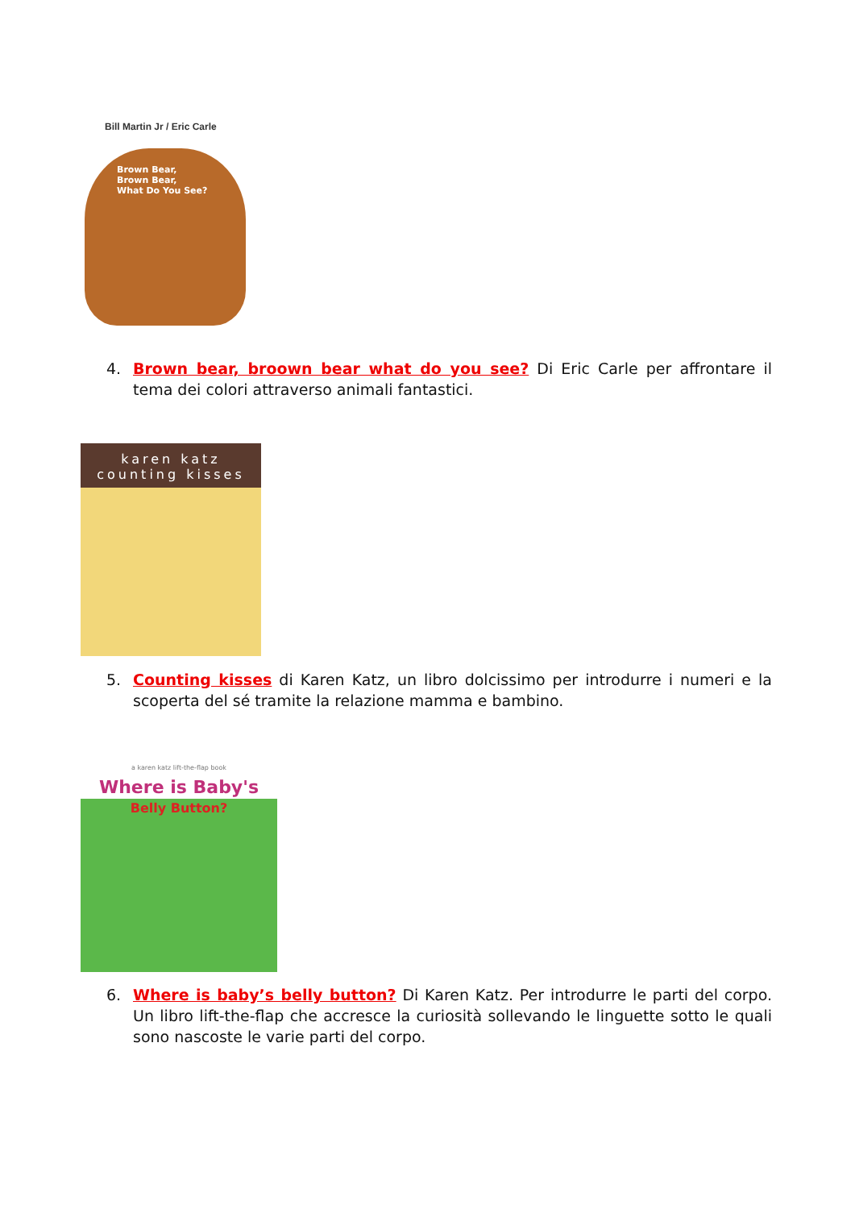Bill Martin Jr / Eric Carle
Brown Bear,
Brown Bear,
What Do You See?
4.
Brown bear, broown bear what do you see? Di Eric Carle per affrontare il tema dei colori attraverso animali fantastici.
karen katz
counting kisses
5.
Counting kisses di Karen Katz, un libro dolcissimo per introdurre i numeri e la scoperta del sé tramite la relazione mamma e bambino.
a karen katz lift-the-flap book
Where is Baby's
Belly Button?
6.
Where is baby’s belly button? Di Karen Katz. Per introdurre le parti del corpo. Un libro lift-the-flap che accresce la curiosità sollevando le linguette sotto le quali sono nascoste le varie parti del corpo.